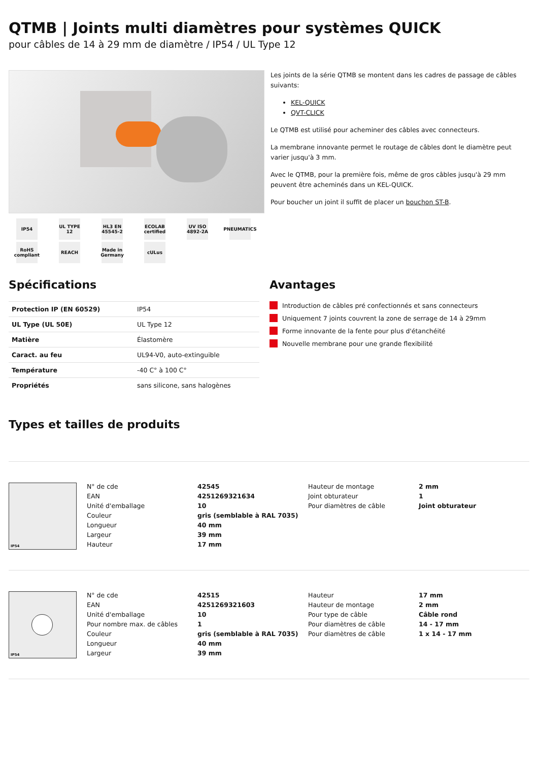QTMB | Joints multi diamètres pour systèmes QUICK
pour câbles de 14 à 29 mm de diamètre / IP54 / UL Type 12
IP54
UL TYPE 12
HL3 EN 45545-2
ECOLAB certified
UV ISO 4892-2A
PNEUMATICS
RoHS compliant
REACH
Made in Germany
cULus
Les joints de la série QTMB se montent dans les cadres de passage de câbles suivants:
KEL-QUICK
QVT-CLICK
Le QTMB est utilisé pour acheminer des câbles avec connecteurs.
La membrane innovante permet le routage de câbles dont le diamètre peut varier jusqu'à 3 mm.
Avec le QTMB, pour la première fois, même de gros câbles jusqu'à 29 mm peuvent être acheminés dans un KEL-QUICK.
Pour boucher un joint il suffit de placer un bouchon ST-B.
Spécifications
| Protection IP (EN 60529) | IP54 |
| UL Type (UL 50E) | UL Type 12 |
| Matière | Élastomère |
| Caract. au feu | UL94-V0, auto-extinguible |
| Température | -40 C° à 100 C° |
| Propriétés | sans silicone, sans halogènes |
Avantages
Introduction de câbles pré confectionnés et sans connecteurs
Uniquement 7 joints couvrent la zone de serrage de 14 à 29mm
Forme innovante de la fente pour plus d'étanchéité
Nouvelle membrane pour une grande flexibilité
Types et tailles de produits
IP54
| N° de cde | 42545 | Hauteur de montage | 2 mm |
| EAN | 4251269321634 | Joint obturateur | 1 |
| Unité d'emballage | 10 | Pour diamètres de câble | Joint obturateur |
| Couleur | gris (semblable à RAL 7035) | | |
| Longueur | 40 mm | | |
| Largeur | 39 mm | | |
| Hauteur | 17 mm | | |
IP54
| N° de cde | 42515 | Hauteur | 17 mm |
| EAN | 4251269321603 | Hauteur de montage | 2 mm |
| Unité d'emballage | 10 | Pour type de câble | Câble rond |
| Pour nombre max. de câbles | 1 | Pour diamètres de câble | 14 - 17 mm |
| Couleur | gris (semblable à RAL 7035) | Pour diamètres de câble | 1 x 14 - 17 mm |
| Longueur | 40 mm | | |
| Largeur | 39 mm | | |